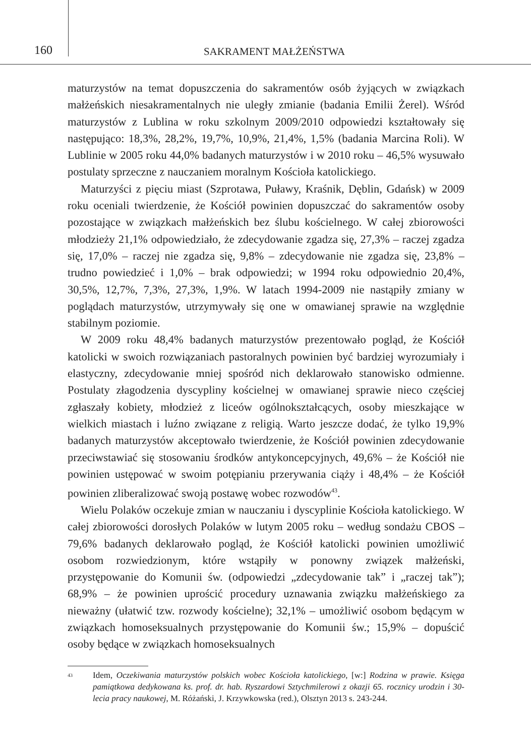160
SAKRAMENT MAŁŻEŃSTWA
maturzystów na temat dopuszczenia do sakramentów osób żyjących w związkach małżeńskich niesakramentalnych nie uległy zmianie (badania Emilii Żerel). Wśród maturzystów z Lublina w roku szkolnym 2009/2010 odpowiedzi kształtowały się następująco: 18,3%, 28,2%, 19,7%, 10,9%, 21,4%, 1,5% (badania Marcina Roli). W Lublinie w 2005 roku 44,0% badanych maturzystów i w 2010 roku – 46,5% wysuwało postulaty sprzeczne z nauczaniem moralnym Kościoła katolickiego.
Maturzyści z pięciu miast (Szprotawa, Puławy, Kraśnik, Dęblin, Gdańsk) w 2009 roku oceniali twierdzenie, że Kościół powinien dopuszczać do sakramentów osoby pozostające w związkach małżeńskich bez ślubu kościelnego. W całej zbiorowości młodzieży 21,1% odpowiedziało, że zdecydowanie zgadza się, 27,3% – raczej zgadza się, 17,0% – raczej nie zgadza się, 9,8% – zdecydowanie nie zgadza się, 23,8% – trudno powiedzieć i 1,0% – brak odpowiedzi; w 1994 roku odpowiednio 20,4%, 30,5%, 12,7%, 7,3%, 27,3%, 1,9%. W latach 1994-2009 nie nastąpiły zmiany w poglądach maturzystów, utrzymywały się one w omawianej sprawie na względnie stabilnym poziomie.
W 2009 roku 48,4% badanych maturzystów prezentowało pogląd, że Kościół katolicki w swoich rozwiązaniach pastoralnych powinien być bardziej wyrozumiały i elastyczny, zdecydowanie mniej spośród nich deklarowało stanowisko odmienne. Postulaty złagodzenia dyscypliny kościelnej w omawianej sprawie nieco częściej zgłaszały kobiety, młodzież z liceów ogólnokształcących, osoby mieszkające w wielkich miastach i luźno związane z religią. Warto jeszcze dodać, że tylko 19,9% badanych maturzystów akceptowało twierdzenie, że Kościół powinien zdecydowanie przeciwstawiać się stosowaniu środków antykoncepcyjnych, 49,6% – że Kościół nie powinien ustępować w swoim potępianiu przerywania ciąży i 48,4% – że Kościół powinien zliberalizować swoją postawę wobec rozwodów<sup>43</sup>.
Wielu Polaków oczekuje zmian w nauczaniu i dyscyplinie Kościoła katolickiego. W całej zbiorowości dorosłych Polaków w lutym 2005 roku – według sondażu CBOS – 79,6% badanych deklarowało pogląd, że Kościół katolicki powinien umożliwić osobom rozwiedzionym, które wstąpiły w ponowny związek małżeński, przystępowanie do Komunii św. (odpowiedzi „zdecydowanie tak” i „raczej tak”); 68,9% – że powinien uprościć procedury uznawania związku małżeńskiego za nieważny (ułatwić tzw. rozwody kościelne); 32,1% – umożliwić osobom będącym w związkach homoseksualnych przystępowanie do Komunii św.; 15,9% – dopuścić osoby będące w związkach homoseksualnych
<sup>43</sup>
Idem, Oczekiwania maturzystów polskich wobec Kościoła katolickiego, [w:] Rodzina w prawie. Księga pamiątkowa dedykowana ks. prof. dr. hab. Ryszardowi Sztychmilerowi z okazji 65. rocznicy urodzin i 30-lecia pracy naukowej, M. Różański, J. Krzywkowska (red.), Olsztyn 2013 s. 243-244.